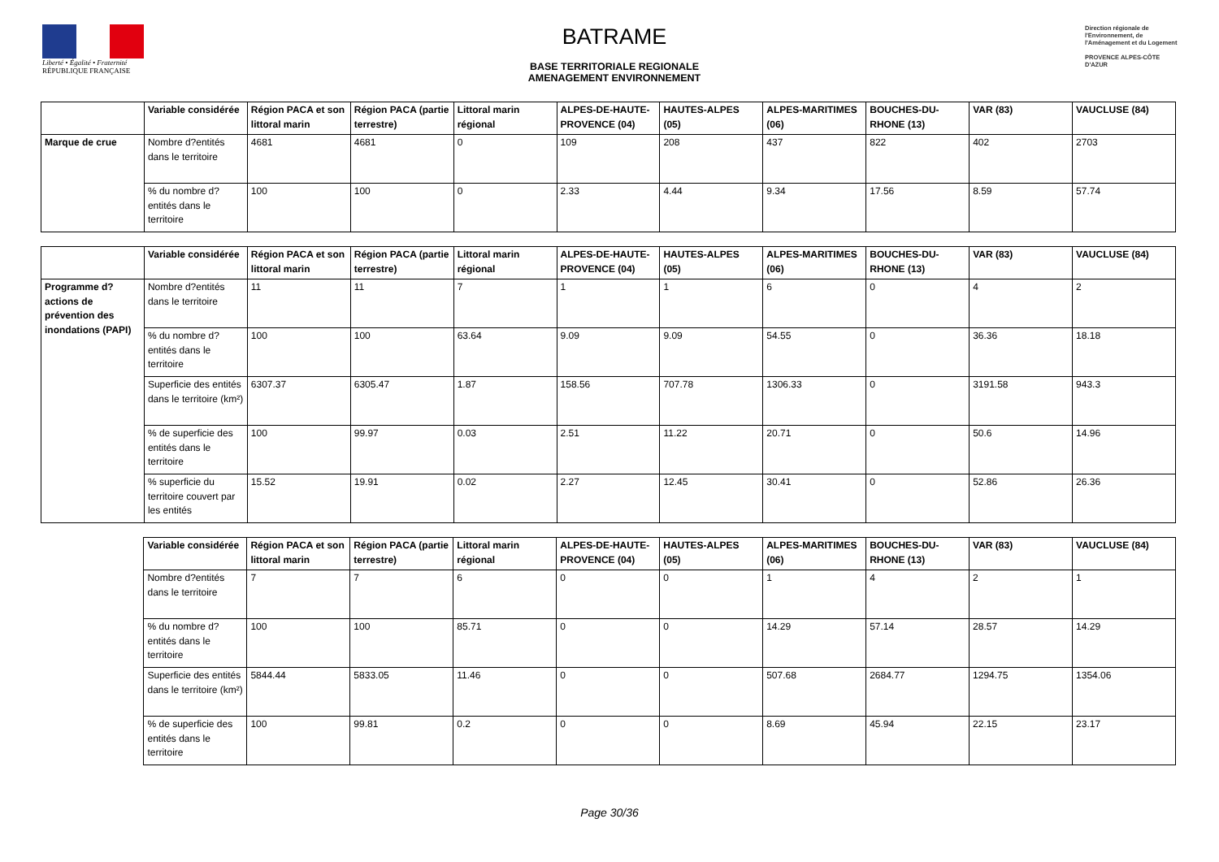Liberté • Égalité • Fraternité
RÉPUBLIQUE FRANÇAISE
BATRAME
BASE TERRITORIALE REGIONALE
AMENAGEMENT ENVIRONNEMENT
Direction régionale de l'Environnement, de l'Aménagement et du Logement
PROVENCE ALPES-CÔTE D'AZUR
| | Variable considérée | Région PACA et son littoral marin | Région PACA (partie terrestre) | Littoral marin régional | ALPES-DE-HAUTE-PROVENCE (04) | HAUTES-ALPES (05) | ALPES-MARITIMES (06) | BOUCHES-DU-RHONE (13) | VAR (83) | VAUCLUSE (84) |
| --- | --- | --- | --- | --- | --- | --- | --- | --- | --- | --- |
| Marque de crue | Nombre d?entités dans le territoire | 4681 | 4681 | 0 | 109 | 208 | 437 | 822 | 402 | 2703 |
| | % du nombre d?entités dans le territoire | 100 | 100 | 0 | 2.33 | 4.44 | 9.34 | 17.56 | 8.59 | 57.74 |
| | Variable considérée | Région PACA et son littoral marin | Région PACA (partie terrestre) | Littoral marin régional | ALPES-DE-HAUTE-PROVENCE (04) | HAUTES-ALPES (05) | ALPES-MARITIMES (06) | BOUCHES-DU-RHONE (13) | VAR (83) | VAUCLUSE (84) |
| --- | --- | --- | --- | --- | --- | --- | --- | --- | --- | --- |
| Programme d?actions de prévention des inondations (PAPI) | Nombre d?entités dans le territoire | 11 | 11 | 7 | 1 | 1 | 6 | 0 | 4 | 2 |
| | % du nombre d?entités dans le territoire | 100 | 100 | 63.64 | 9.09 | 9.09 | 54.55 | 0 | 36.36 | 18.18 |
| | Superficie des entités dans le territoire (km²) | 6307.37 | 6305.47 | 1.87 | 158.56 | 707.78 | 1306.33 | 0 | 3191.58 | 943.3 |
| | % de superficie des entités dans le territoire | 100 | 99.97 | 0.03 | 2.51 | 11.22 | 20.71 | 0 | 50.6 | 14.96 |
| | % superficie du territoire couvert par les entités | 15.52 | 19.91 | 0.02 | 2.27 | 12.45 | 30.41 | 0 | 52.86 | 26.36 |
| | Variable considérée | Région PACA et son littoral marin | Région PACA (partie terrestre) | Littoral marin régional | ALPES-DE-HAUTE-PROVENCE (04) | HAUTES-ALPES (05) | ALPES-MARITIMES (06) | BOUCHES-DU-RHONE (13) | VAR (83) | VAUCLUSE (84) |
| --- | --- | --- | --- | --- | --- | --- | --- | --- | --- | --- |
| | Nombre d?entités dans le territoire | 7 | 7 | 6 | 0 | 0 | 1 | 4 | 2 | 1 |
| | % du nombre d?entités dans le territoire | 100 | 100 | 85.71 | 0 | 0 | 14.29 | 57.14 | 28.57 | 14.29 |
| | Superficie des entités dans le territoire (km²) | 5844.44 | 5833.05 | 11.46 | 0 | 0 | 507.68 | 2684.77 | 1294.75 | 1354.06 |
| | % de superficie des entités dans le territoire | 100 | 99.81 | 0.2 | 0 | 0 | 8.69 | 45.94 | 22.15 | 23.17 |
Page 30/36